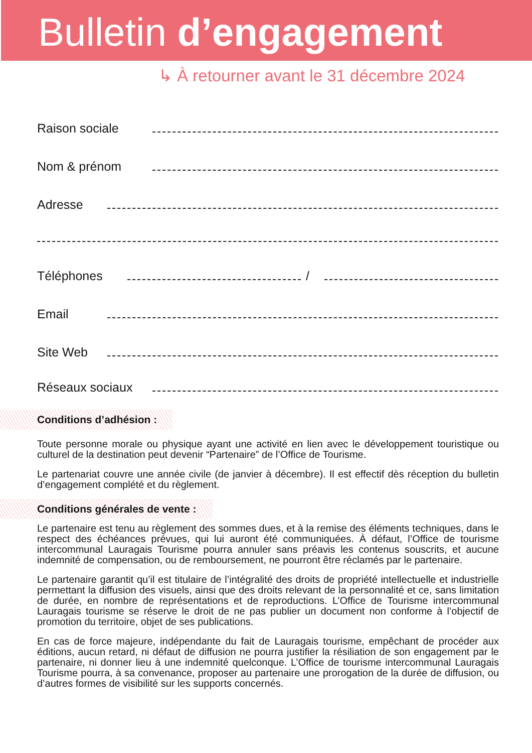Bulletin d’engagement
↳ À retourner avant le 31 décembre 2024
Raison sociale
Nom & prénom
Adresse
Téléphones /
Email
Site Web
Réseaux sociaux
Conditions d’adhésion :
Toute personne morale ou physique ayant une activité en lien avec le développement touristique ou culturel de la destination peut devenir “Partenaire” de l’Office de Tourisme.
Le partenariat couvre une année civile (de janvier à décembre). Il est effectif dès réception du bulletin d’engagement complété et du règlement.
Conditions générales de vente :
Le partenaire est tenu au règlement des sommes dues, et à la remise des éléments techniques, dans le respect des échéances prévues, qui lui auront été communiquées. À défaut, l’Office de tourisme intercommunal Lauragais Tourisme pourra annuler sans préavis les contenus souscrits, et aucune indemnité de compensation, ou de remboursement, ne pourront être réclamés par le partenaire.
Le partenaire garantit qu’il est titulaire de l’intégralité des droits de propriété intellectuelle et industrielle permettant la diffusion des visuels, ainsi que des droits relevant de la personnalité et ce, sans limitation de durée, en nombre de représentations et de reproductions. L’Office de Tourisme intercommunal Lauragais tourisme se réserve le droit de ne pas publier un document non conforme à l’objectif de promotion du territoire, objet de ses publications.
En cas de force majeure, indépendante du fait de Lauragais tourisme, empêchant de procéder aux éditions, aucun retard, ni défaut de diffusion ne pourra justifier la résiliation de son engagement par le partenaire, ni donner lieu à une indemnité quelconque. L’Office de tourisme intercommunal Lauragais Tourisme pourra, à sa convenance, proposer au partenaire une prorogation de la durée de diffusion, ou d’autres formes de visibilité sur les supports concernés.